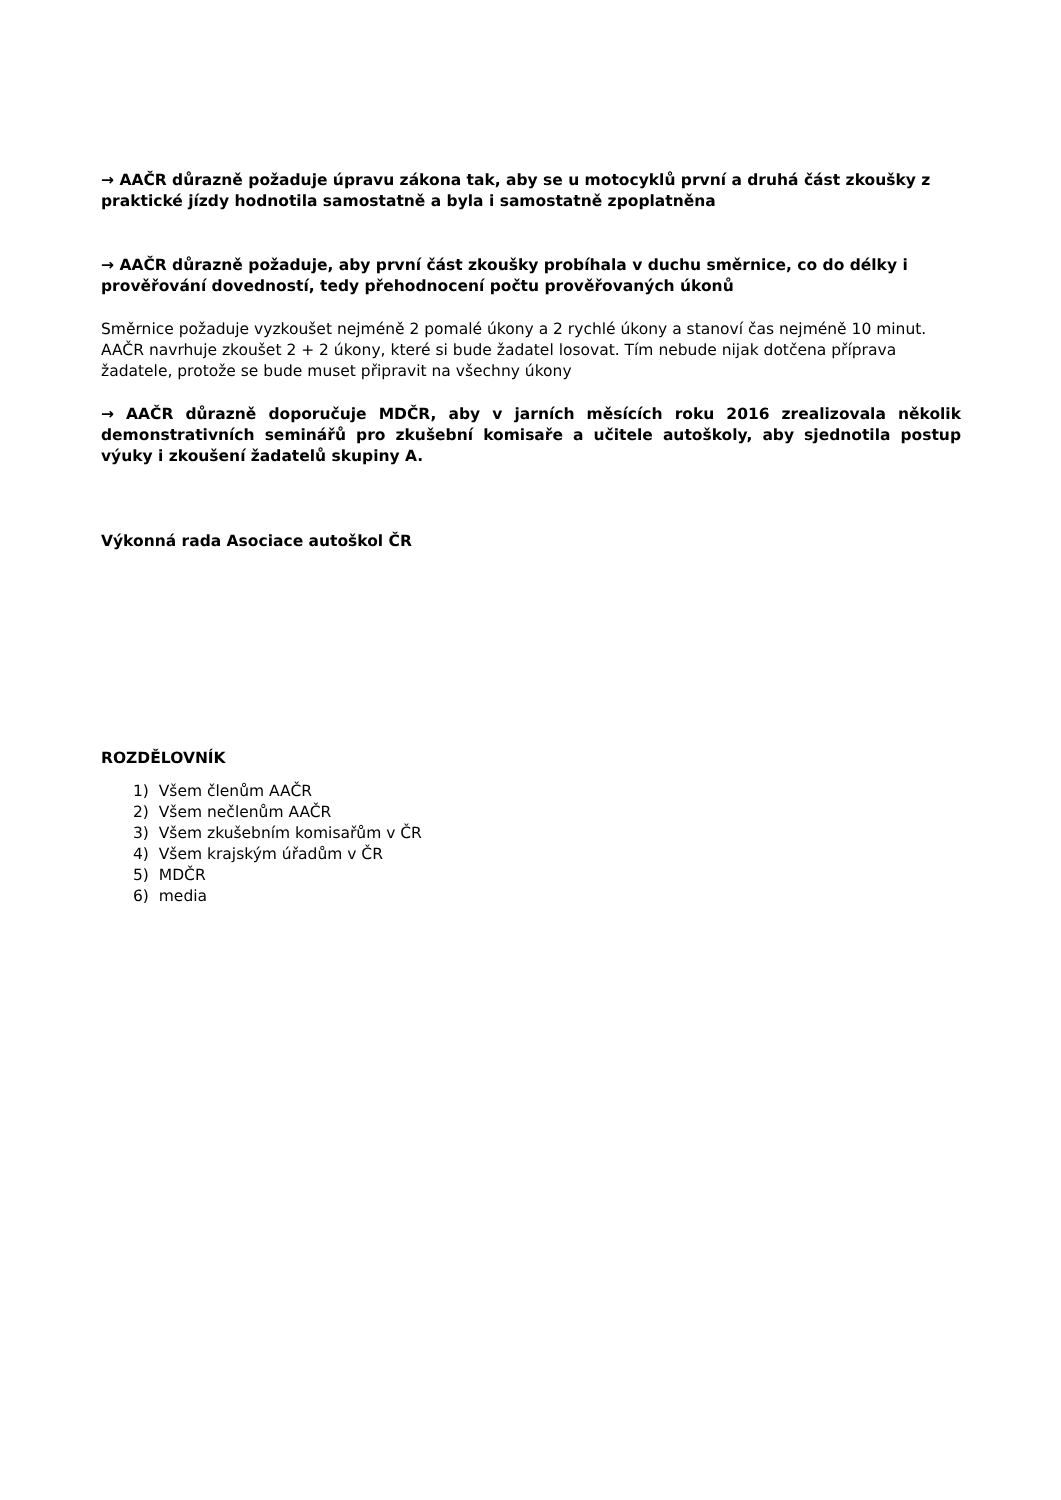→ AAČR důrazně požaduje úpravu zákona tak, aby se u motocyklů první a druhá část zkoušky z praktické jízdy hodnotila samostatně a byla i samostatně zpoplatněna
→ AAČR důrazně požaduje, aby první část zkoušky probíhala v duchu směrnice, co do délky i prověřování dovedností, tedy přehodnocení počtu prověřovaných úkonů
Směrnice požaduje vyzkoušet nejméně 2 pomalé úkony a 2 rychlé úkony a stanoví čas nejméně 10 minut. AAČR navrhuje zkoušet 2 + 2 úkony, které si bude žadatel losovat. Tím nebude nijak dotčena příprava žadatele, protože se bude muset připravit na všechny úkony
→ AAČR důrazně doporučuje MDČR, aby v jarních měsících roku 2016 zrealizovala několik demonstrativních seminářů pro zkušební komisaře a učitele autoškoly, aby sjednotila postup výuky i zkoušení žadatelů skupiny A.
Výkonná rada Asociace autoškol ČR
ROZDĚLOVNÍK
1) Všem členům AAČR
2) Všem nečlenům AAČR
3) Všem zkušebním komisařům v ČR
4) Všem krajským úřadům v ČR
5) MDČR
6) media